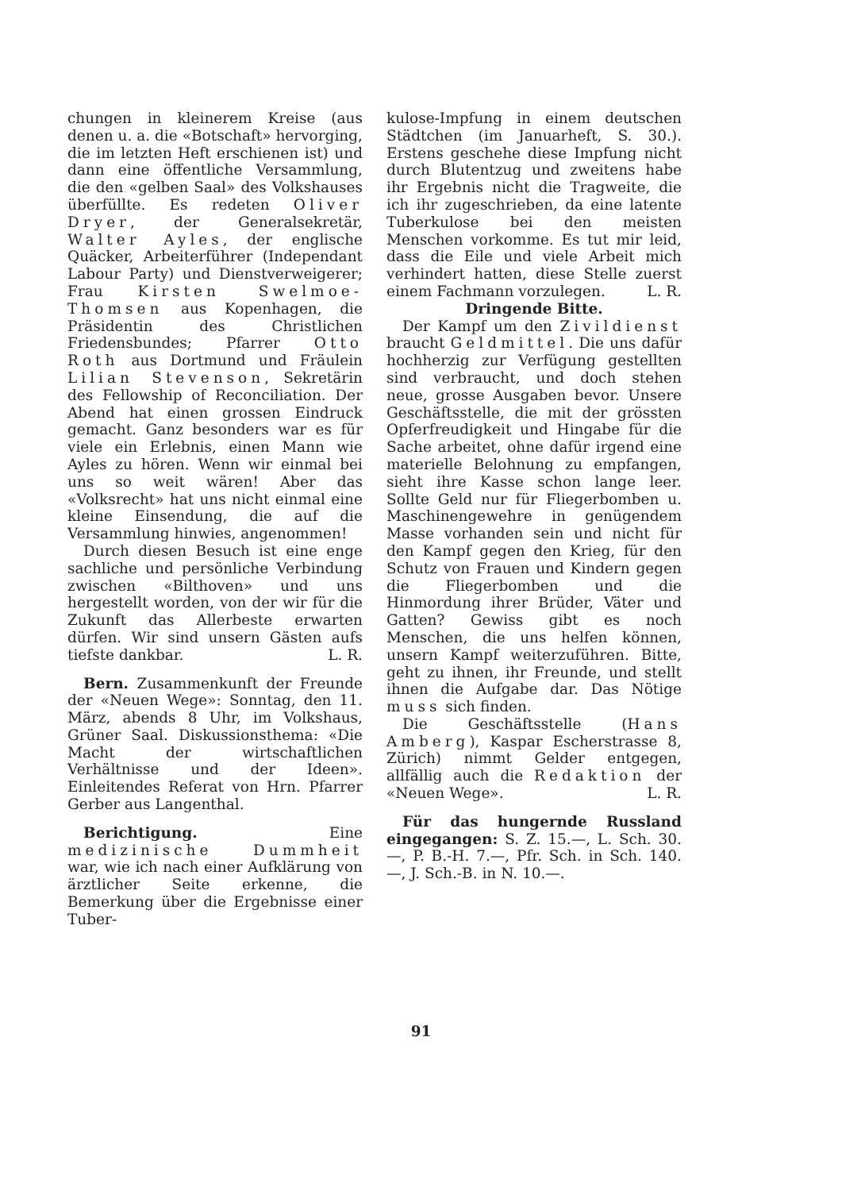chungen in kleinerem Kreise (aus denen u. a. die «Botschaft» hervorging, die im letzten Heft erschienen ist) und dann eine öffentliche Versammlung, die den «gelben Saal» des Volkshauses überfüllte. Es redeten Oliver Dryer, der Generalsekretär, Walter Ayles, der englische Quäcker, Arbeiterführer (Independant Labour Party) und Dienstverweigerer; Frau Kirsten Swelmoe-Thomsen aus Kopenhagen, die Präsidentin des Christlichen Friedensbundes; Pfarrer Otto Roth aus Dortmund und Fräulein Lilian Stevenson, Sekretärin des Fellowship of Reconciliation. Der Abend hat einen grossen Eindruck gemacht. Ganz besonders war es für viele ein Erlebnis, einen Mann wie Ayles zu hören. Wenn wir einmal bei uns so weit wären! Aber das «Volksrecht» hat uns nicht einmal eine kleine Einsendung, die auf die Versammlung hinwies, angenommen!
Durch diesen Besuch ist eine enge sachliche und persönliche Verbindung zwischen «Bilthoven» und uns hergestellt worden, von der wir für die Zukunft das Allerbeste erwarten dürfen. Wir sind unsern Gästen aufs tiefste dankbar. L. R.
Bern. Zusammenkunft der Freunde der «Neuen Wege»: Sonntag, den 11. März, abends 8 Uhr, im Volkshaus, Grüner Saal. Diskussionsthema: «Die Macht der wirtschaftlichen Verhältnisse und der Ideen». Einleitendes Referat von Hrn. Pfarrer Gerber aus Langenthal.
Berichtigung. Eine medizinische Dummheit war, wie ich nach einer Aufklärung von ärztlicher Seite erkenne, die Bemerkung über die Ergebnisse einer Tuber-
kulose-Impfung in einem deutschen Städtchen (im Januarheft, S. 30.). Erstens geschehe diese Impfung nicht durch Blutentzug und zweitens habe ihr Ergebnis nicht die Tragweite, die ich ihr zugeschrieben, da eine latente Tuberkulose bei den meisten Menschen vorkomme. Es tut mir leid, dass die Eile und viele Arbeit mich verhindert hatten, diese Stelle zuerst einem Fachmann vorzulegen. L. R.
Dringende Bitte.
Der Kampf um den Zivildienst braucht Geldmittel. Die uns dafür hochherzig zur Verfügung gestellten sind verbraucht, und doch stehen neue, grosse Ausgaben bevor. Unsere Geschäftsstelle, die mit der grössten Opferfreudigkeit und Hingabe für die Sache arbeitet, ohne dafür irgend eine materielle Belohnung zu empfangen, sieht ihre Kasse schon lange leer. Sollte Geld nur für Fliegerbomben u. Maschinengewehre in genügendem Masse vorhanden sein und nicht für den Kampf gegen den Krieg, für den Schutz von Frauen und Kindern gegen die Fliegerbomben und die Hinmordung ihrer Brüder, Väter und Gatten? Gewiss gibt es noch Menschen, die uns helfen können, unsern Kampf weiterzuführen. Bitte, geht zu ihnen, ihr Freunde, und stellt ihnen die Aufgabe dar. Das Nötige muss sich finden.
Die Geschäftsstelle (Hans Amberg), Kaspar Escherstrasse 8, Zürich) nimmt Gelder entgegen, allfällig auch die Redaktion der «Neuen Wege». L. R.
Für das hungernde Russland eingegangen: S. Z. 15.—, L. Sch. 30.—, P. B.-H. 7.—, Pfr. Sch. in Sch. 140.—, J. Sch.-B. in N. 10.—.
91